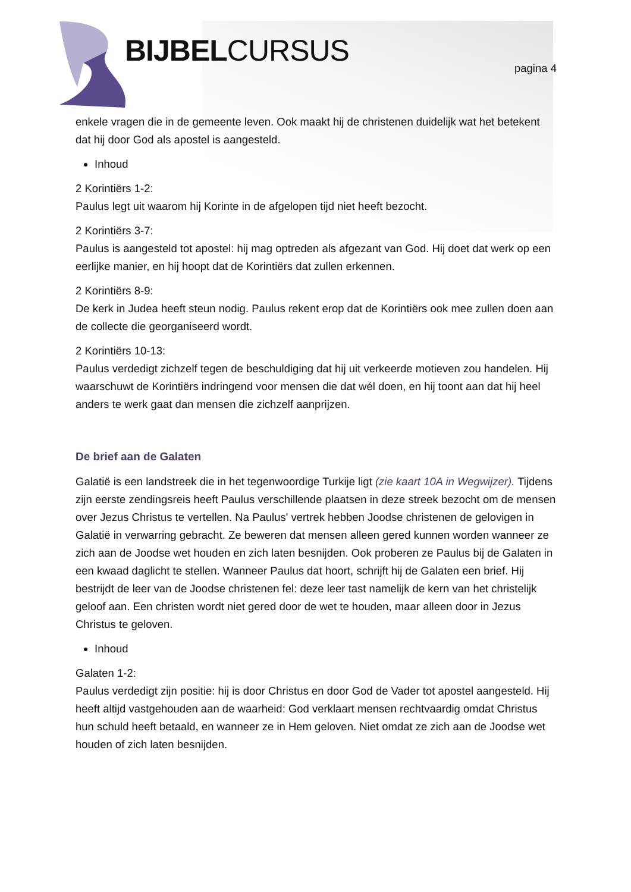BIJBELCURSUS pagina 4
enkele vragen die in de gemeente leven. Ook maakt hij de christenen duidelijk wat het betekent dat hij door God als apostel is aangesteld.
Inhoud
2 Korintiërs 1-2:
Paulus legt uit waarom hij Korinte in de afgelopen tijd niet heeft bezocht.
2 Korintiërs 3-7:
Paulus is aangesteld tot apostel: hij mag optreden als afgezant van God. Hij doet dat werk op een eerlijke manier, en hij hoopt dat de Korintiërs dat zullen erkennen.
2 Korintiërs 8-9:
De kerk in Judea heeft steun nodig. Paulus rekent erop dat de Korintiërs ook mee zullen doen aan de collecte die georganiseerd wordt.
2 Korintiërs 10-13:
Paulus verdedigt zichzelf tegen de beschuldiging dat hij uit verkeerde motieven zou handelen. Hij waarschuwt de Korintiërs indringend voor mensen die dat wél doen, en hij toont aan dat hij heel anders te werk gaat dan mensen die zichzelf aanprijzen.
De brief aan de Galaten
Galatië is een landstreek die in het tegenwoordige Turkije ligt (zie kaart 10A in Wegwijzer). Tijdens zijn eerste zendingsreis heeft Paulus verschillende plaatsen in deze streek bezocht om de mensen over Jezus Christus te vertellen. Na Paulus' vertrek hebben Joodse christenen de gelovigen in Galatië in verwarring gebracht. Ze beweren dat mensen alleen gered kunnen worden wanneer ze zich aan de Joodse wet houden en zich laten besnijden. Ook proberen ze Paulus bij de Galaten in een kwaad daglicht te stellen. Wanneer Paulus dat hoort, schrijft hij de Galaten een brief. Hij bestrijdt de leer van de Joodse christenen fel: deze leer tast namelijk de kern van het christelijk geloof aan. Een christen wordt niet gered door de wet te houden, maar alleen door in Jezus Christus te geloven.
Inhoud
Galaten 1-2:
Paulus verdedigt zijn positie: hij is door Christus en door God de Vader tot apostel aangesteld. Hij heeft altijd vastgehouden aan de waarheid: God verklaart mensen rechtvaardig omdat Christus hun schuld heeft betaald, en wanneer ze in Hem geloven. Niet omdat ze zich aan de Joodse wet houden of zich laten besnijden.